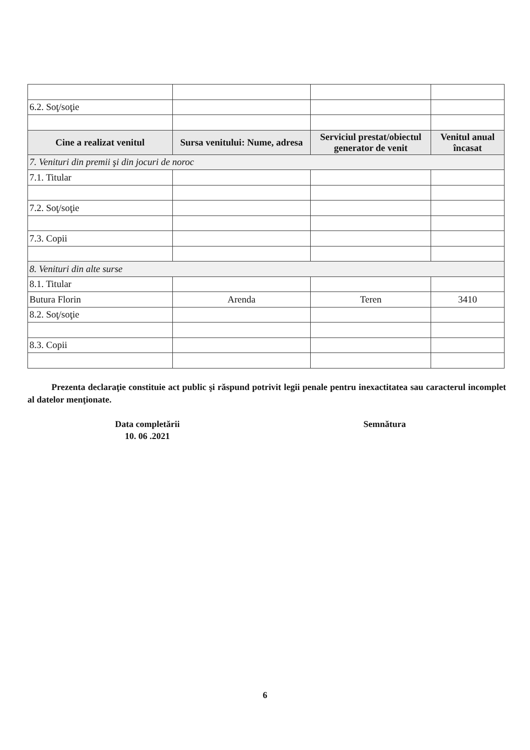| 6.2. Soţ/soţie | | | |
| Cine a realizat venitul | Sursa venitului: Nume, adresa | Serviciul prestat/obiectul generator de venit | Venitul anual încasat |
| 7. Venituri din premii şi din jocuri de noroc | | | |
| 7.1. Titular | | | |
| 7.2. Soţ/soţie | | | |
| 7.3. Copii | | | |
| 8. Venituri din alte surse | | | |
| 8.1. Titular | | | |
| Butura Florin | Arenda | Teren | 3410 |
| 8.2. Soţ/soţie | | | |
| 8.3. Copii | | | |
Prezenta declaraţie constituie act public şi răspund potrivit legii penale pentru inexactitatea sau caracterul incomplet al datelor menţionate.
Data completării
10. 06 .2021
Semnătura
6